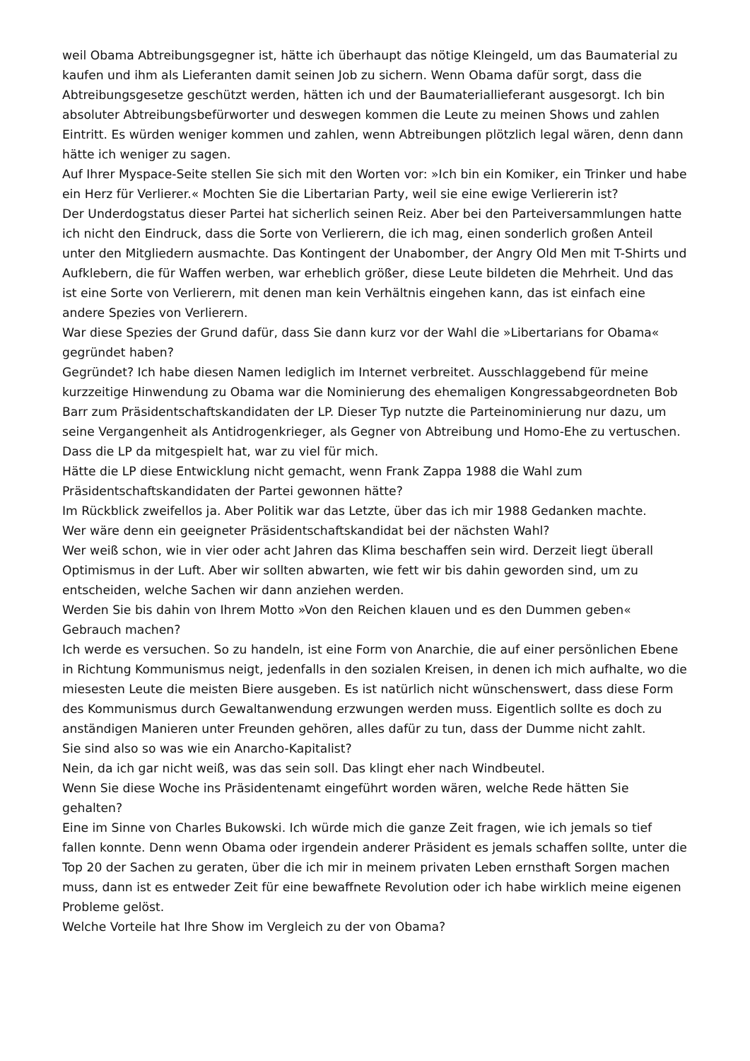weil Obama Abtreibungsgegner ist, hätte ich überhaupt das nötige Kleingeld, um das Baumaterial zu kaufen und ihm als Lieferanten damit seinen Job zu sichern. Wenn Obama dafür sorgt, dass die Abtreibungsgesetze geschützt werden, hätten ich und der Baumateriallieferant ausgesorgt. Ich bin absoluter Abtreibungsbefürworter und deswegen kommen die Leute zu meinen Shows und zahlen Eintritt. Es würden weniger kommen und zahlen, wenn Abtreibungen plötzlich legal wären, denn dann hätte ich weniger zu sagen.
Auf Ihrer Myspace-Seite stellen Sie sich mit den Worten vor: »Ich bin ein Komiker, ein Trinker und habe ein Herz für Verlierer.« Mochten Sie die Libertarian Party, weil sie eine ewige Verliererin ist?
Der Underdogstatus dieser Partei hat sicherlich seinen Reiz. Aber bei den Parteiversammlungen hatte ich nicht den Eindruck, dass die Sorte von Verlierern, die ich mag, einen sonderlich großen Anteil unter den Mitgliedern ausmachte. Das Kontingent der Unabomber, der Angry Old Men mit T-Shirts und Aufklebern, die für Waffen werben, war erheblich größer, diese Leute bildeten die Mehrheit. Und das ist eine Sorte von Verlierern, mit denen man kein Verhältnis eingehen kann, das ist einfach eine andere Spezies von Verlierern.
War diese Spezies der Grund dafür, dass Sie dann kurz vor der Wahl die »Libertarians for Obama« gegründet haben?
Gegründet? Ich habe diesen Namen lediglich im Internet verbreitet. Ausschlaggebend für meine kurzzeitige Hinwendung zu Obama war die Nominierung des ehemaligen Kongressabgeordneten Bob Barr zum Präsidentschaftskandidaten der LP. Dieser Typ nutzte die Parteinominierung nur dazu, um seine Vergangenheit als Antidrogenkrieger, als Gegner von Abtreibung und Homo-Ehe zu vertuschen. Dass die LP da mitgespielt hat, war zu viel für mich.
Hätte die LP diese Entwicklung nicht gemacht, wenn Frank Zappa 1988 die Wahl zum Präsidentschaftskandidaten der Partei gewonnen hätte?
Im Rückblick zweifellos ja. Aber Politik war das Letzte, über das ich mir 1988 Gedanken machte.
Wer wäre denn ein geeigneter Präsidentschaftskandidat bei der nächsten Wahl?
Wer weiß schon, wie in vier oder acht Jahren das Klima beschaffen sein wird. Derzeit liegt überall Optimismus in der Luft. Aber wir sollten abwarten, wie fett wir bis dahin geworden sind, um zu entscheiden, welche Sachen wir dann anziehen werden.
Werden Sie bis dahin von Ihrem Motto »Von den Reichen klauen und es den Dummen geben« Gebrauch machen?
Ich werde es versuchen. So zu handeln, ist eine Form von Anarchie, die auf einer persönlichen Ebene in Richtung Kommunismus neigt, jedenfalls in den sozialen Kreisen, in denen ich mich aufhalte, wo die miesesten Leute die meisten Biere ausgeben. Es ist natürlich nicht wünschenswert, dass diese Form des Kommunismus durch Gewaltanwendung erzwungen werden muss. Eigentlich sollte es doch zu anständigen Manieren unter Freunden gehören, alles dafür zu tun, dass der Dumme nicht zahlt.
Sie sind also so was wie ein Anarcho-Kapitalist?
Nein, da ich gar nicht weiß, was das sein soll. Das klingt eher nach Windbeutel.
Wenn Sie diese Woche ins Präsidentenamt eingeführt worden wären, welche Rede hätten Sie gehalten?
Eine im Sinne von Charles Bukowski. Ich würde mich die ganze Zeit fragen, wie ich jemals so tief fallen konnte. Denn wenn Obama oder irgendein anderer Präsident es jemals schaffen sollte, unter die Top 20 der Sachen zu geraten, über die ich mir in meinem privaten Leben ernsthaft Sorgen machen muss, dann ist es entweder Zeit für eine bewaffnete Revolution oder ich habe wirklich meine eigenen Probleme gelöst.
Welche Vorteile hat Ihre Show im Vergleich zu der von Obama?